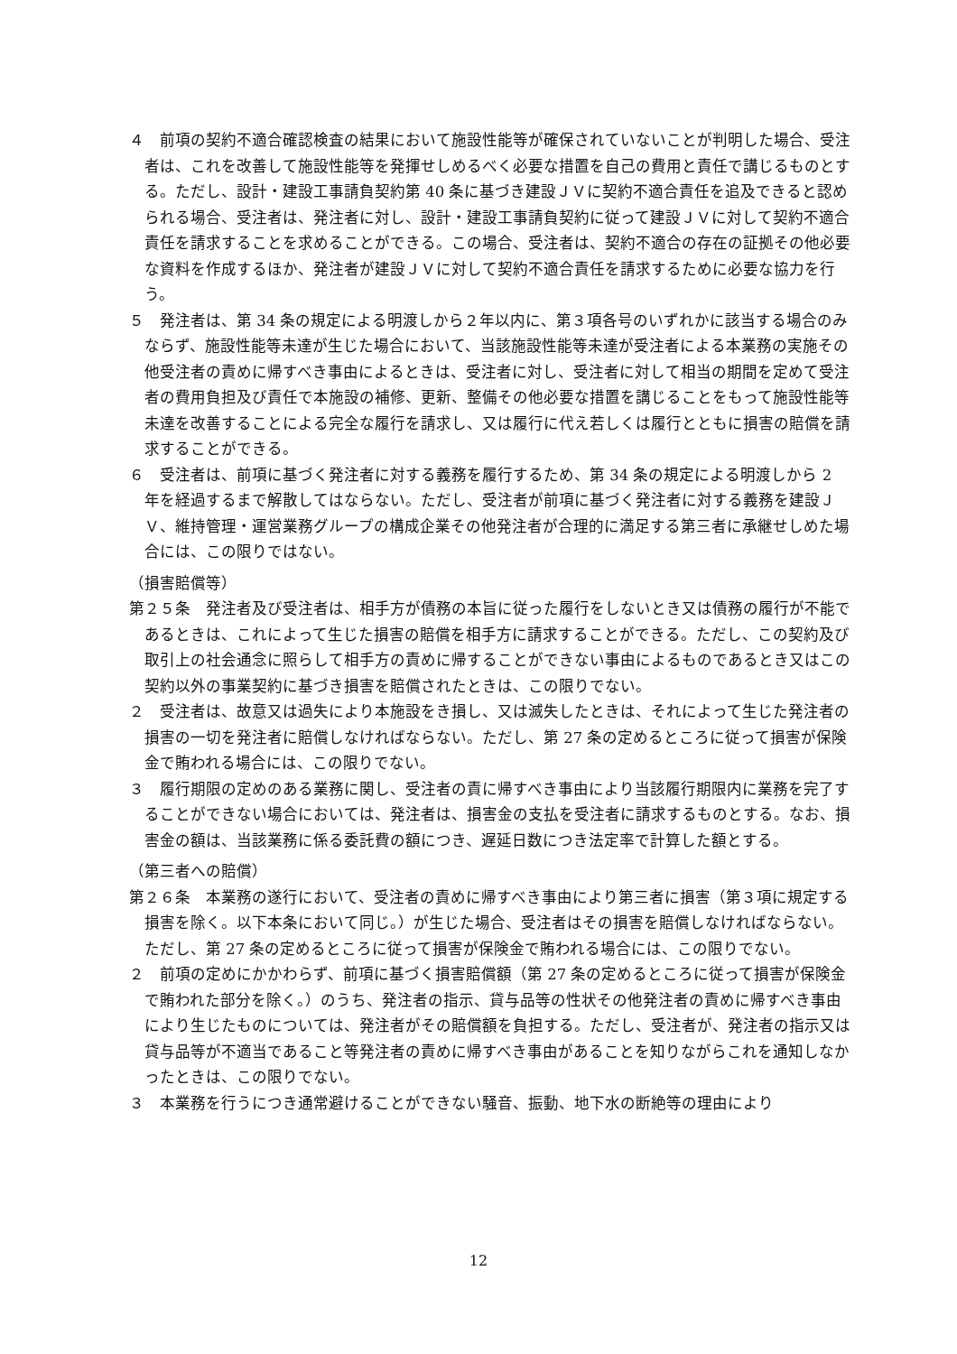４　前項の契約不適合確認検査の結果において施設性能等が確保されていないことが判明した場合、受注者は、これを改善して施設性能等を発揮せしめるべく必要な措置を自己の費用と責任で講じるものとする。ただし、設計・建設工事請負契約第 40 条に基づき建設ＪＶに契約不適合責任を追及できると認められる場合、受注者は、発注者に対し、設計・建設工事請負契約に従って建設ＪＶに対して契約不適合責任を請求することを求めることができる。この場合、受注者は、契約不適合の存在の証拠その他必要な資料を作成するほか、発注者が建設ＪＶに対して契約不適合責任を請求するために必要な協力を行う。
５　発注者は、第 34 条の規定による明渡しから２年以内に、第３項各号のいずれかに該当する場合のみならず、施設性能等未達が生じた場合において、当該施設性能等未達が受注者による本業務の実施その他受注者の責めに帰すべき事由によるときは、受注者に対し、受注者に対して相当の期間を定めて受注者の費用負担及び責任で本施設の補修、更新、整備その他必要な措置を講じることをもって施設性能等未達を改善することによる完全な履行を請求し、又は履行に代え若しくは履行とともに損害の賠償を請求することができる。
６　受注者は、前項に基づく発注者に対する義務を履行するため、第 34 条の規定による明渡しから 2 年を経過するまで解散してはならない。ただし、受注者が前項に基づく発注者に対する義務を建設ＪＶ、維持管理・運営業務グループの構成企業その他発注者が合理的に満足する第三者に承継せしめた場合には、この限りではない。
（損害賠償等）
第２５条　発注者及び受注者は、相手方が債務の本旨に従った履行をしないとき又は債務の履行が不能であるときは、これによって生じた損害の賠償を相手方に請求することができる。ただし、この契約及び取引上の社会通念に照らして相手方の責めに帰することができない事由によるものであるとき又はこの契約以外の事業契約に基づき損害を賠償されたときは、この限りでない。
２　受注者は、故意又は過失により本施設をき損し、又は滅失したときは、それによって生じた発注者の損害の一切を発注者に賠償しなければならない。ただし、第 27 条の定めるところに従って損害が保険金で賄われる場合には、この限りでない。
３　履行期限の定めのある業務に関し、受注者の責に帰すべき事由により当該履行期限内に業務を完了することができない場合においては、発注者は、損害金の支払を受注者に請求するものとする。なお、損害金の額は、当該業務に係る委託費の額につき、遅延日数につき法定率で計算した額とする。
（第三者への賠償）
第２６条　本業務の遂行において、受注者の責めに帰すべき事由により第三者に損害（第３項に規定する損害を除く。以下本条において同じ。）が生じた場合、受注者はその損害を賠償しなければならない。ただし、第 27 条の定めるところに従って損害が保険金で賄われる場合には、この限りでない。
２　前項の定めにかかわらず、前項に基づく損害賠償額（第 27 条の定めるところに従って損害が保険金で賄われた部分を除く。）のうち、発注者の指示、貸与品等の性状その他発注者の責めに帰すべき事由により生じたものについては、発注者がその賠償額を負担する。ただし、受注者が、発注者の指示又は貸与品等が不適当であること等発注者の責めに帰すべき事由があることを知りながらこれを通知しなかったときは、この限りでない。
３　本業務を行うにつき通常避けることができない騒音、振動、地下水の断絶等の理由により
12